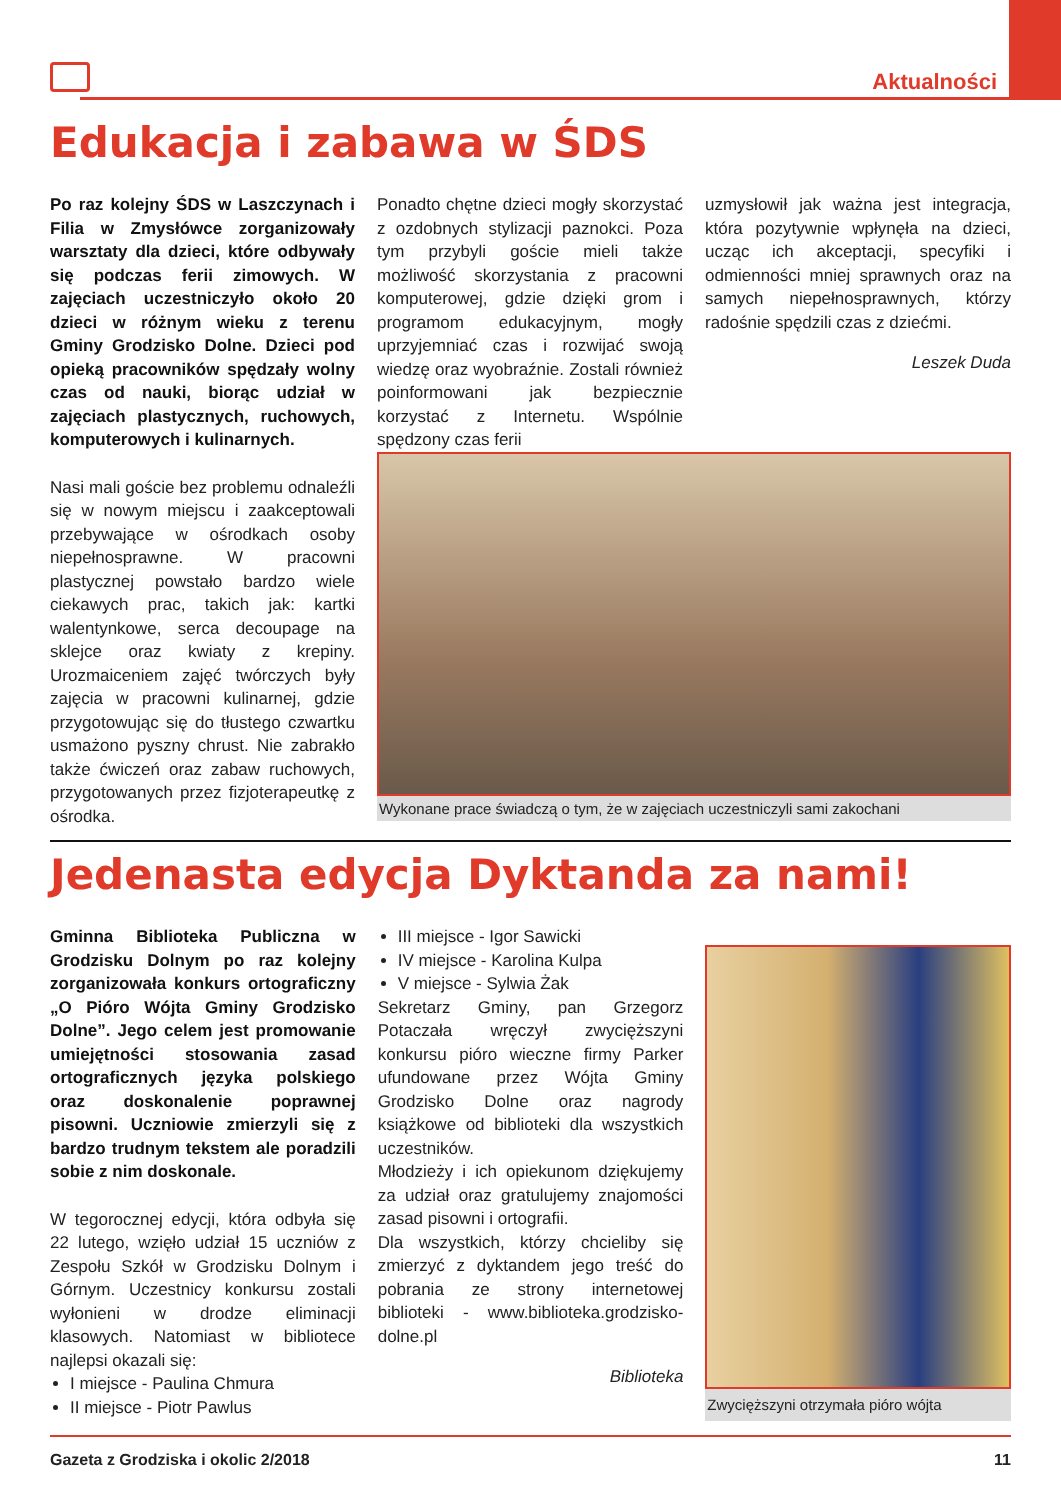Aktualności
Edukacja i zabawa w ŚDS
Po raz kolejny ŚDS w Laszczynach i Filia w Zmysłówce zorganizowały warsztaty dla dzieci, które odbywały się podczas ferii zimowych. W zajęciach uczestniczyło około 20 dzieci w różnym wieku z terenu Gminy Grodzisko Dolne. Dzieci pod opieką pracowników spędzały wolny czas od nauki, biorąc udział w zajęciach plastycznych, ruchowych, komputerowych i kulinarnych.
Nasi mali goście bez problemu odnaleźli się w nowym miejscu i zaakceptowali przebywające w ośrodkach osoby niepełnosprawne. W pracowni plastycznej powstało bardzo wiele ciekawych prac, takich jak: kartki walentynkowe, serca decoupage na sklejce oraz kwiaty z krepiny. Urozmaiceniem zajęć twórczych były zajęcia w pracowni kulinarnej, gdzie przygotowując się do tłustego czwartku usmażono pyszny chrust. Nie zabrakło także ćwiczeń oraz zabaw ruchowych, przygotowanych przez fizjoterapeutkę z ośrodka.
Ponadto chętne dzieci mogły skorzystać z ozdobnych stylizacji paznokci. Poza tym przybyli goście mieli także możliwość skorzystania z pracowni komputerowej, gdzie dzięki grom i programom edukacyjnym, mogły uprzyjemniać czas i rozwijać swoją wiedzę oraz wyobraźnie. Zostali również poinformowani jak bezpiecznie korzystać z Internetu. Wspólnie spędzony czas ferii
uzmysłowił jak ważna jest integracja, która pozytywnie wpłynęła na dzieci, ucząc ich akceptacji, specyfiki i odmienności mniej sprawnych oraz na samych niepełnosprawnych, którzy radośnie spędzili czas z dziećmi.
Leszek Duda
Wykonane prace świadczą o tym, że w zajęciach uczestniczyli sami zakochani
Jedenasta edycja Dyktanda za nami!
Gminna Biblioteka Publiczna w Grodzisku Dolnym po raz kolejny zorganizowała konkurs ortograficzny „O Pióro Wójta Gminy Grodzisko Dolne”. Jego celem jest promowanie umiejętności stosowania zasad ortograficznych języka polskiego oraz doskonalenie poprawnej pisowni. Uczniowie zmierzyli się z bardzo trudnym tekstem ale poradzili sobie z nim doskonale.
W tegorocznej edycji, która odbyła się 22 lutego, wzięło udział 15 uczniów z Zespołu Szkół w Grodzisku Dolnym i Górnym. Uczestnicy konkursu zostali wyłonieni w drodze eliminacji klasowych. Natomiast w bibliotece najlepsi okazali się:
I miejsce - Paulina Chmura
II miejsce - Piotr Pawlus
III miejsce - Igor Sawicki
IV miejsce - Karolina Kulpa
V miejsce - Sylwia Żak
Sekretarz Gminy, pan Grzegorz Potaczała wręczył zwycięższyni konkursu pióro wieczne firmy Parker ufundowane przez Wójta Gminy Grodzisko Dolne oraz nagrody książkowe od biblioteki dla wszystkich uczestników.
Młodzieży i ich opiekunom dziękujemy za udział oraz gratulujemy znajomości zasad pisowni i ortografii.
Dla wszystkich, którzy chcieliby się zmierzyć z dyktandem jego treść do pobrania ze strony internetowej biblioteki - www.biblioteka.grodzisko-dolne.pl
Biblioteka
Zwycięższyni otrzymała pióro wójta
Gazeta z Grodziska i okolic 2/2018 11